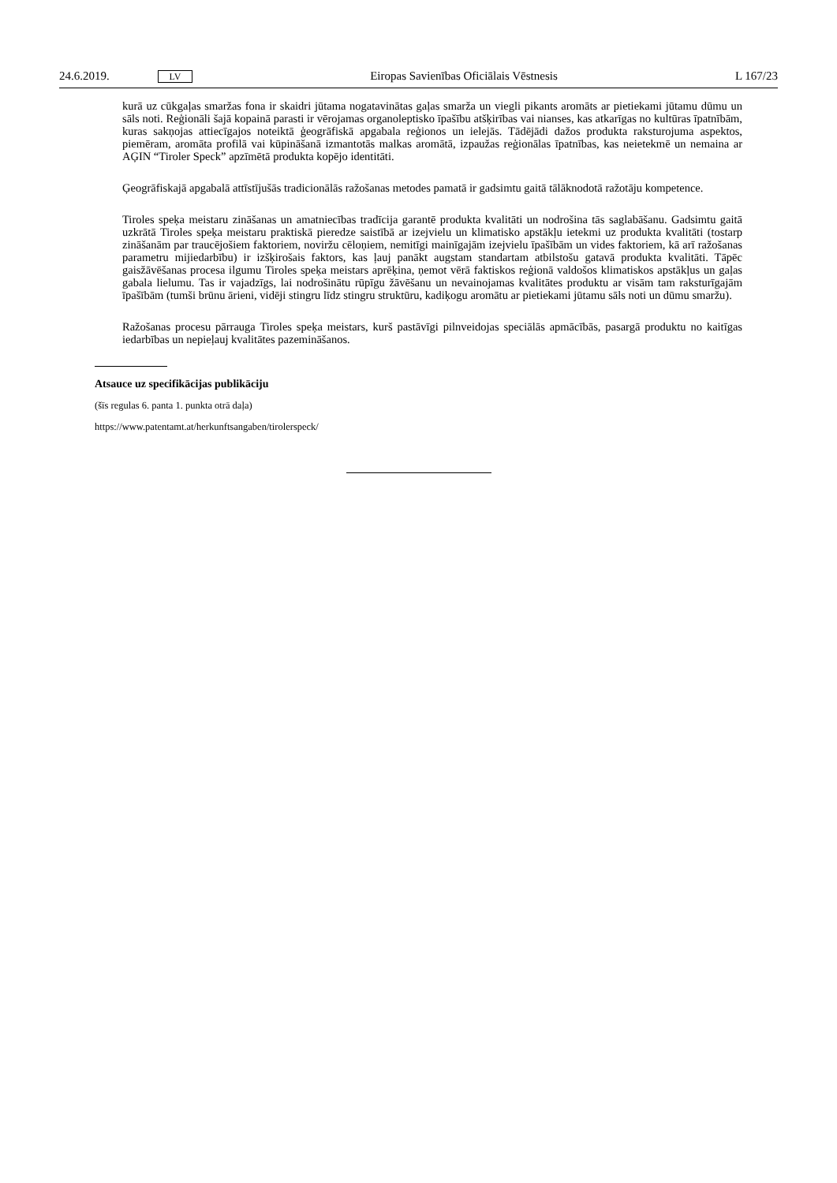24.6.2019. LV Eiropas Savienības Oficiālais Vēstnesis L 167/23
kurā uz cūkgaļas smaržas fona ir skaidri jūtama nogatavinātas gaļas smarža un viegli pikants aromāts ar pietiekami jūtamu dūmu un sāls noti. Reģionāli šajā kopainā parasti ir vērojamas organoleptisko īpašību atšķirības vai nianses, kas atkarīgas no kultūras īpatnībām, kuras sakņojas attiecīgajos noteiktā ģeogrāfiskā apgabala reģionos un ielejās. Tādējādi dažos produkta raksturojuma aspektos, piemēram, aromāta profilā vai kūpināšanā izmantotās malkas aromātā, izpaužas reģionālas īpatnības, kas neietekmē un nemaina ar AĢIN “Tiroler Speck” apzīmētā produkta kopējo identitāti.
Ģeogrāfiskajā apgabalā attīstījušās tradicionālās ražošanas metodes pamatā ir gadsimtu gaitā tālāknodotā ražotāju kompetence.
Tiroles speķa meistaru zināšanas un amatniecības tradīcija garantē produkta kvalitāti un nodrošina tās saglabāšanu. Gadsimtu gaitā uzkrātā Tiroles speķa meistaru praktiskā pieredze saistībā ar izejvielu un klimatisko apstākļu ietekmi uz produkta kvalitāti (tostarp zināšanām par traucējošiem faktoriem, noviržu cēloņiem, nemitīgi mainīgajām izejvielu īpašībām un vides faktoriem, kā arī ražošanas parametru mijiedarbību) ir izšķirošais faktors, kas ļauj panākt augstam standartam atbilstošu gatavā produkta kvalitāti. Tāpēc gaisžāvēšanas procesa ilgumu Tiroles speķa meistars aprēķina, ņemot vērā faktiskos reģionā valdošos klimatiskos apstākļus un gaļas gabala lielumu. Tas ir vajadzīgs, lai nodrošinātu rūpīgu žāvēšanu un nevainojamas kvalitātes produktu ar visām tam raksturīgajām īpašībām (tumši brūnu ārieni, vidēji stingru līdz stingru struktūru, kadiķogu aromātu ar pietiekami jūtamu sāls noti un dūmu smaržu).
Ražošanas procesu pārrauga Tiroles speķa meistars, kurš pastāvīgi pilnveidojas speciālās apmācībās, pasargā produktu no kaitīgas iedarbības un nepieļauj kvalitātes pazemināšanos.
Atsauce uz specifikācijas publikāciju
(šīs regulas 6. panta 1. punkta otrā daļa)
https://www.patentamt.at/herkunftsangaben/tirolerspeck/